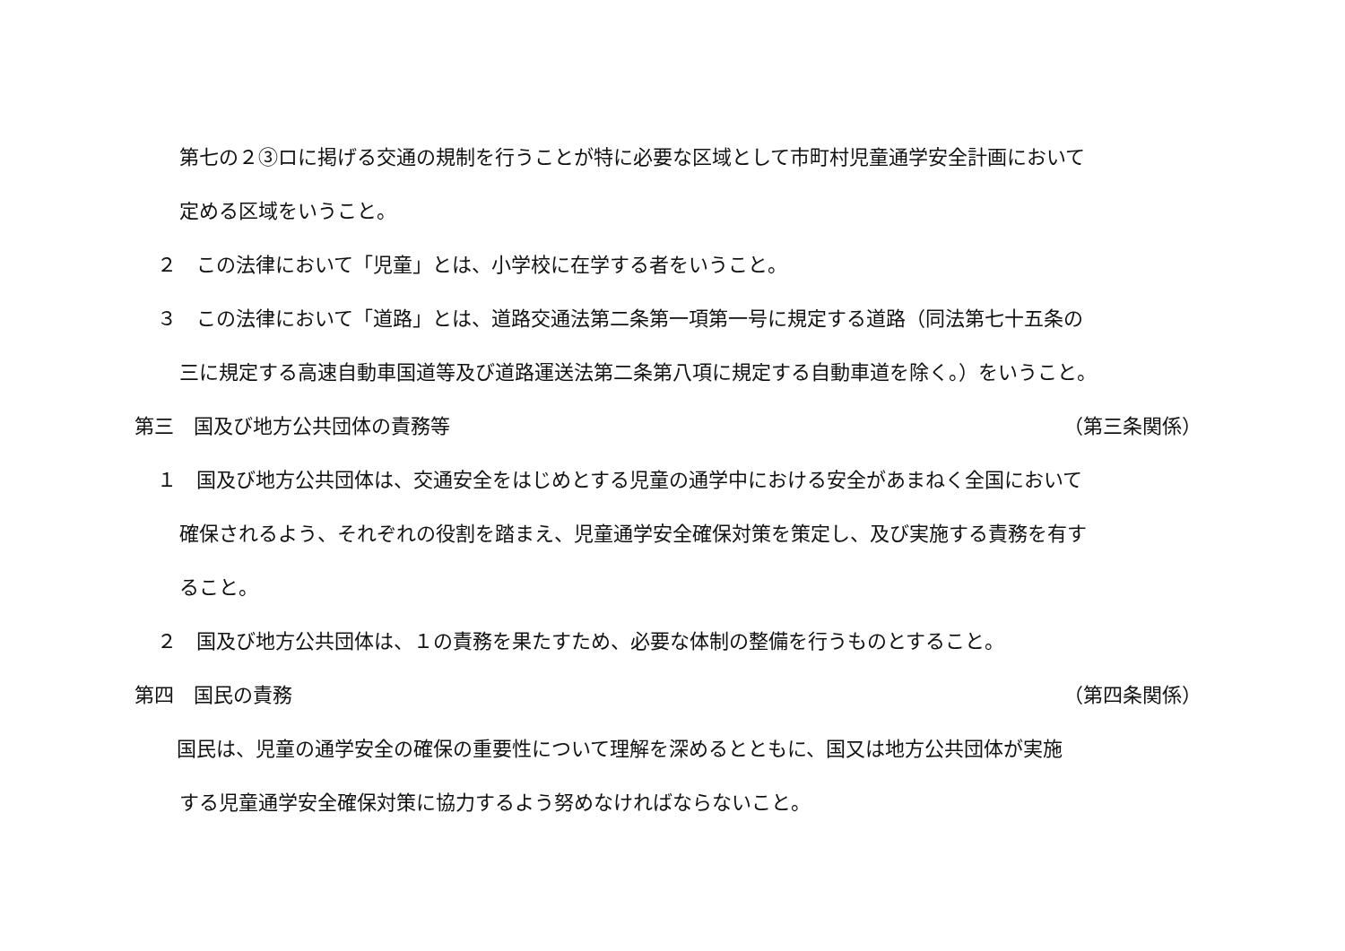第七の２③ロに掲げる交通の規制を行うことが特に必要な区域として市町村児童通学安全計画において
定める区域をいうこと。
２　この法律において「児童」とは、小学校に在学する者をいうこと。
３　この法律において「道路」とは、道路交通法第二条第一項第一号に規定する道路（同法第七十五条の
三に規定する高速自動車国道等及び道路運送法第二条第八項に規定する自動車道を除く。）をいうこと。
第三　国及び地方公共団体の責務等 （第三条関係）
１　国及び地方公共団体は、交通安全をはじめとする児童の通学中における安全があまねく全国において
確保されるよう、それぞれの役割を踏まえ、児童通学安全確保対策を策定し、及び実施する責務を有す
ること。
２　国及び地方公共団体は、１の責務を果たすため、必要な体制の整備を行うものとすること。
第四　国民の責務 （第四条関係）
　国民は、児童の通学安全の確保の重要性について理解を深めるとともに、国又は地方公共団体が実施
する児童通学安全確保対策に協力するよう努めなければならないこと。